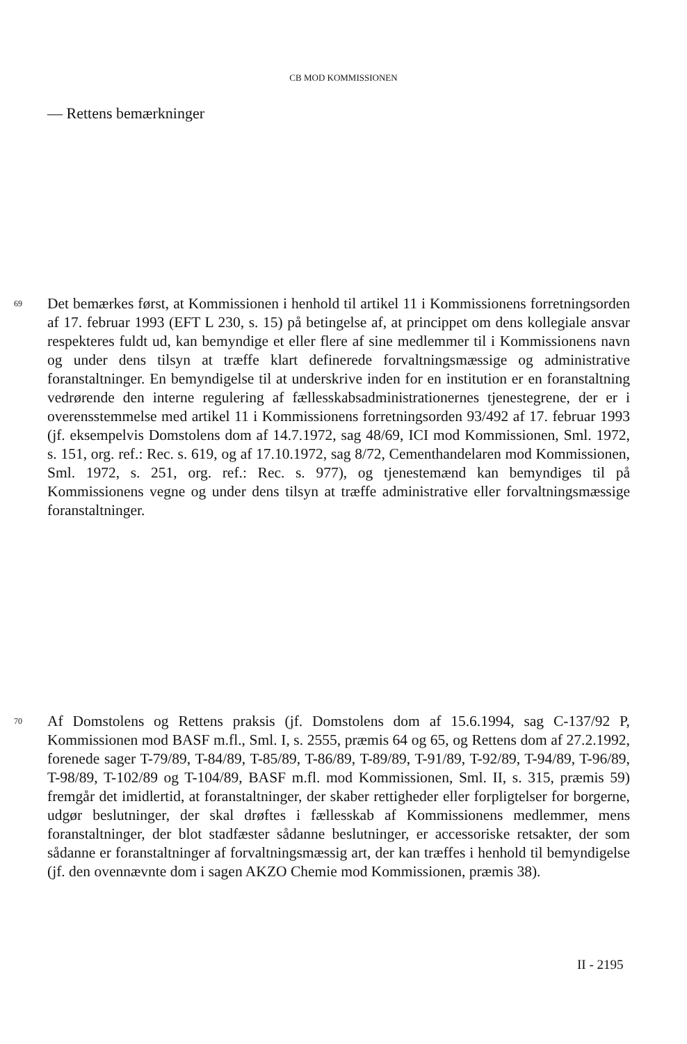CB MOD KOMMISSIONEN
— Rettens bemærkninger
69 Det bemærkes først, at Kommissionen i henhold til artikel 11 i Kommissionens forretningsorden af 17. februar 1993 (EFT L 230, s. 15) på betingelse af, at princippet om dens kollegiale ansvar respekteres fuldt ud, kan bemyndige et eller flere af sine medlemmer til i Kommissionens navn og under dens tilsyn at træffe klart definerede forvaltningsmæssige og administrative foranstaltninger. En bemyndigelse til at underskrive inden for en institution er en foranstaltning vedrørende den interne regulering af fællesskabsadministrationernes tjenestegrene, der er i overensstemmelse med artikel 11 i Kommissionens forretningsorden 93/492 af 17. februar 1993 (jf. eksempelvis Domstolens dom af 14.7.1972, sag 48/69, ICI mod Kommissionen, Sml. 1972, s. 151, org. ref.: Rec. s. 619, og af 17.10.1972, sag 8/72, Cementhandelaren mod Kommissionen, Sml. 1972, s. 251, org. ref.: Rec. s. 977), og tjenestemænd kan bemyndiges til på Kommissionens vegne og under dens tilsyn at træffe administrative eller forvaltningsmæssige foranstaltninger.
70 Af Domstolens og Rettens praksis (jf. Domstolens dom af 15.6.1994, sag C-137/92 P, Kommissionen mod BASF m.fl., Sml. I, s. 2555, præmis 64 og 65, og Rettens dom af 27.2.1992, forenede sager T-79/89, T-84/89, T-85/89, T-86/89, T-89/89, T-91/89, T-92/89, T-94/89, T-96/89, T-98/89, T-102/89 og T-104/89, BASF m.fl. mod Kommissionen, Sml. II, s. 315, præmis 59) fremgår det imidlertid, at foranstaltninger, der skaber rettigheder eller forpligtelser for borgerne, udgør beslutninger, der skal drøftes i fællesskab af Kommissionens medlemmer, mens foranstaltninger, der blot stadfæster sådanne beslutninger, er accessoriske retsakter, der som sådanne er foranstaltninger af forvaltningsmæssig art, der kan træffes i henhold til bemyndigelse (jf. den ovennævnte dom i sagen AKZO Chemie mod Kommissionen, præmis 38).
II - 2195